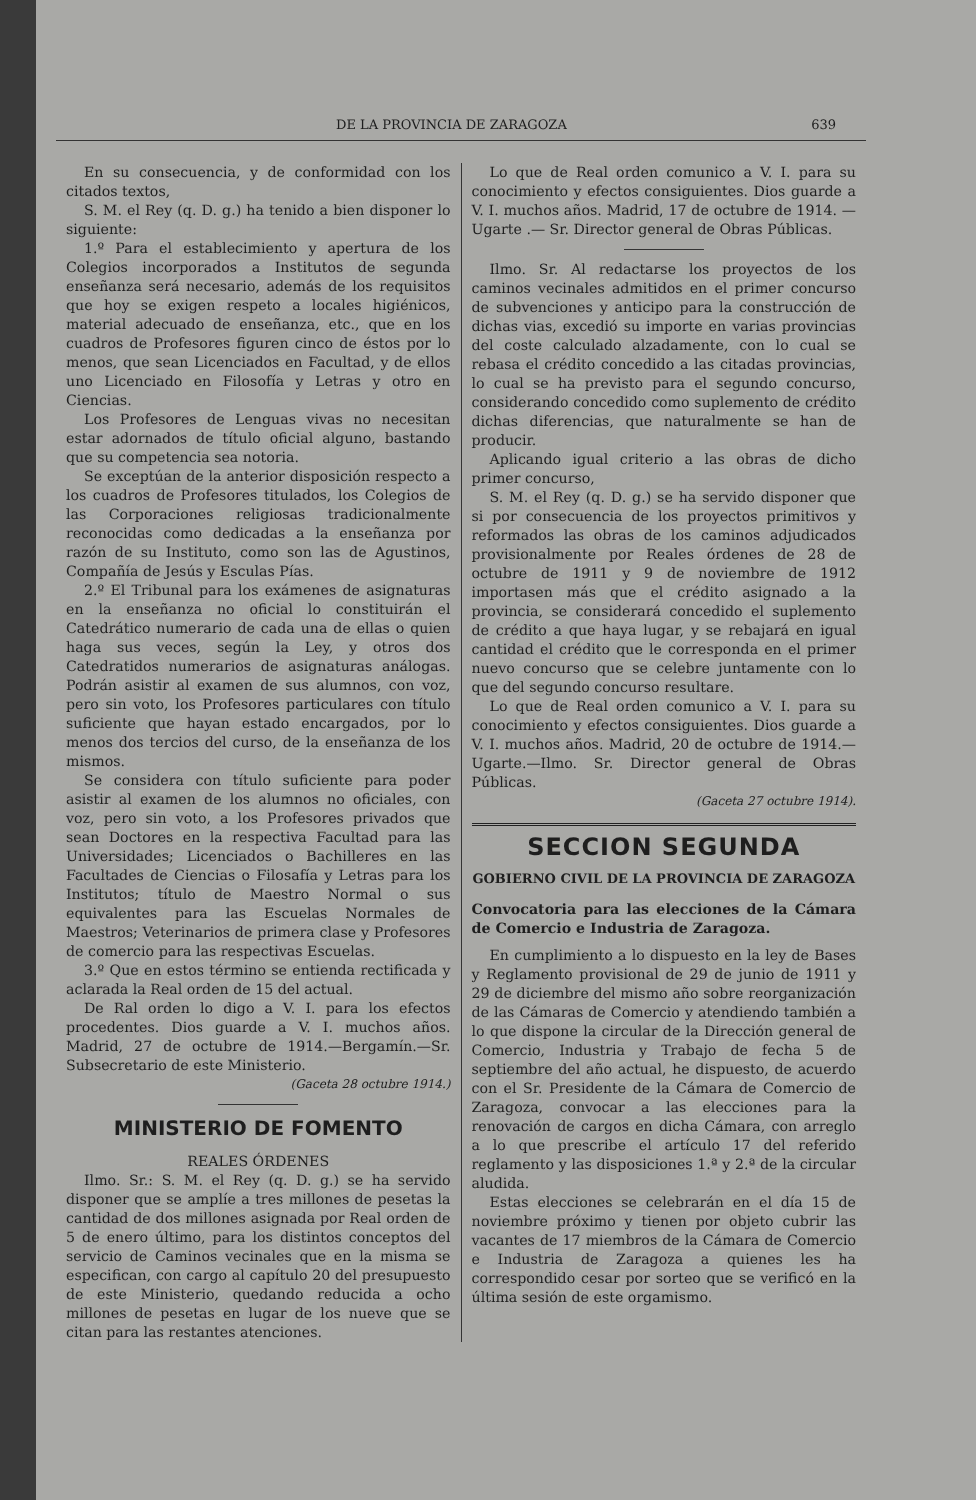DE LA PROVINCIA DE ZARAGOZA 639
En su consecuencia, y de conformidad con los citados textos,
S. M. el Rey (q. D. g.) ha tenido a bien disponer lo siguiente:
1.º Para el establecimiento y apertura de los Colegios incorporados a Institutos de segunda enseñanza será necesario, además de los requisitos que hoy se exigen respeto a locales higiénicos, material adecuado de enseñanza, etc., que en los cuadros de Profesores figuren cinco de éstos por lo menos, que sean Licenciados en Facultad, y de ellos uno Licenciado en Filosofía y Letras y otro en Ciencias.
Los Profesores de Lenguas vivas no necesitan estar adornados de título oficial alguno, bastando que su competencia sea notoria.
Se exceptúan de la anterior disposición respecto a los cuadros de Profesores titulados, los Colegios de las Corporaciones religiosas tradicionalmente reconocidas como dedicadas a la enseñanza por razón de su Instituto, como son las de Agustinos, Compañía de Jesús y Esculas Pías.
2.º El Tribunal para los exámenes de asignaturas en la enseñanza no oficial lo constituirán el Catedrático numerario de cada una de ellas o quien haga sus veces, según la Ley, y otros dos Catedratidos numerarios de asignaturas análogas. Podrán asistir al examen de sus alumnos, con voz, pero sin voto, los Profesores particulares con título suficiente que hayan estado encargados, por lo menos dos tercios del curso, de la enseñanza de los mismos.
Se considera con título suficiente para poder asistir al examen de los alumnos no oficiales, con voz, pero sin voto, a los Profesores privados que sean Doctores en la respectiva Facultad para las Universidades; Licenciados o Bachilleres en las Facultades de Ciencias o Filosafía y Letras para los Institutos; título de Maestro Normal o sus equivalentes para las Escuelas Normales de Maestros; Veterinarios de primera clase y Profesores de comercio para las respectivas Escuelas.
3.º Que en estos término se entienda rectificada y aclarada la Real orden de 15 del actual.
De Ral orden lo digo a V. I. para los efectos procedentes. Dios guarde a V. I. muchos años. Madrid, 27 de octubre de 1914.—Bergamín.—Sr. Subsecretario de este Ministerio.
(Gaceta 28 octubre 1914.)
MINISTERIO DE FOMENTO
REALES ÓRDENES
Ilmo. Sr.: S. M. el Rey (q. D. g.) se ha servido disponer que se amplíe a tres millones de pesetas la cantidad de dos millones asignada por Real orden de 5 de enero último, para los distintos conceptos del servicio de Caminos vecinales que en la misma se especifican, con cargo al capítulo 20 del presupuesto de este Ministerio, quedando reducida a ocho millones de pesetas en lugar de los nueve que se citan para las restantes atenciones.
Lo que de Real orden comunico a V. I. para su conocimiento y efectos consiguientes. Dios guarde a V. I. muchos años. Madrid, 17 de octubre de 1914. —Ugarte .— Sr. Director general de Obras Públicas.
Ilmo. Sr. Al redactarse los proyectos de los caminos vecinales admitidos en el primer concurso de subvenciones y anticipo para la construcción de dichas vias, excedió su importe en varias provincias del coste calculado alzadamente, con lo cual se rebasa el crédito concedido a las citadas provincias, lo cual se ha previsto para el segundo concurso, considerando concedido como suplemento de crédito dichas diferencias, que naturalmente se han de producir.
Aplicando igual criterio a las obras de dicho primer concurso,
S. M. el Rey (q. D. g.) se ha servido disponer que si por consecuencia de los proyectos primitivos y reformados las obras de los caminos adjudicados provisionalmente por Reales órdenes de 28 de octubre de 1911 y 9 de noviembre de 1912 importasen más que el crédito asignado a la provincia, se considerará concedido el suplemento de crédito a que haya lugar, y se rebajará en igual cantidad el crédito que le corresponda en el primer nuevo concurso que se celebre juntamente con lo que del segundo concurso resultare.
Lo que de Real orden comunico a V. I. para su conocimiento y efectos consiguientes. Dios guarde a V. I. muchos años. Madrid, 20 de octubre de 1914.—Ugarte.—Ilmo. Sr. Director general de Obras Públicas.
(Gaceta 27 octubre 1914).
SECCION SEGUNDA
GOBIERNO CIVIL DE LA PROVINCIA DE ZARAGOZA
Convocatoria para las elecciones de la Cámara de Comercio e Industria de Zaragoza.
En cumplimiento a lo dispuesto en la ley de Bases y Reglamento provisional de 29 de junio de 1911 y 29 de diciembre del mismo año sobre reorganización de las Cámaras de Comercio y atendiendo también a lo que dispone la circular de la Dirección general de Comercio, Industria y Trabajo de fecha 5 de septiembre del año actual, he dispuesto, de acuerdo con el Sr. Presidente de la Cámara de Comercio de Zaragoza, convocar a las elecciones para la renovación de cargos en dicha Cámara, con arreglo a lo que prescribe el artículo 17 del referido reglamento y las disposiciones 1.ª y 2.ª de la circular aludida.
Estas elecciones se celebrarán en el día 15 de noviembre próximo y tienen por objeto cubrir las vacantes de 17 miembros de la Cámara de Comercio e Industria de Zaragoza a quienes les ha correspondido cesar por sorteo que se verificó en la última sesión de este orgamismo.